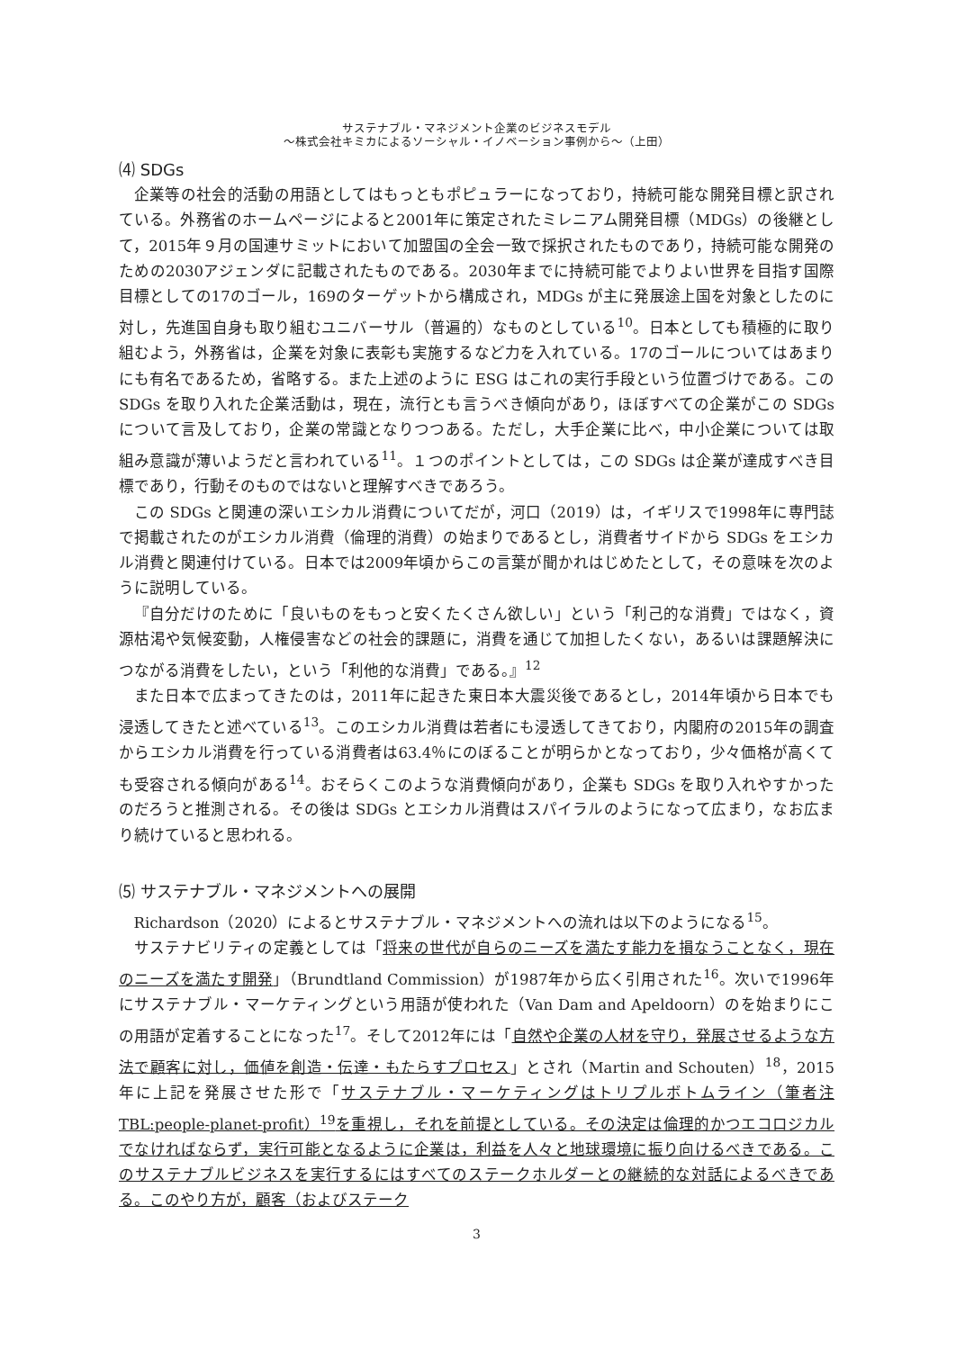サステナブル・マネジメント企業のビジネスモデル
～株式会社キミカによるソーシャル・イノベーション事例から～（上田）
⑷ SDGs
企業等の社会的活動の用語としてはもっともポピュラーになっており，持続可能な開発目標と訳されている。外務省のホームページによると2001年に策定されたミレニアム開発目標（MDGs）の後継として，2015年９月の国連サミットにおいて加盟国の全会一致で採択されたものであり，持続可能な開発のための2030アジェンダに記載されたものである。2030年までに持続可能でよりよい世界を目指す国際目標としての17のゴール，169のターゲットから構成され，MDGs が主に発展途上国を対象としたのに対し，先進国自身も取り組むユニバーサル（普遍的）なものとしている<sup>10</sup>。日本としても積極的に取り組むよう，外務省は，企業を対象に表彰も実施するなど力を入れている。17のゴールについてはあまりにも有名であるため，省略する。また上述のように ESG はこれの実行手段という位置づけである。この SDGs を取り入れた企業活動は，現在，流行とも言うべき傾向があり，ほぼすべての企業がこの SDGs について言及しており，企業の常識となりつつある。ただし，大手企業に比べ，中小企業については取組み意識が薄いようだと言われている<sup>11</sup>。１つのポイントとしては，この SDGs は企業が達成すべき目標であり，行動そのものではないと理解すべきであろう。
この SDGs と関連の深いエシカル消費についてだが，河口（2019）は，イギリスで1998年に専門誌で掲載されたのがエシカル消費（倫理的消費）の始まりであるとし，消費者サイドから SDGs をエシカル消費と関連付けている。日本では2009年頃からこの言葉が聞かれはじめたとして，その意味を次のように説明している。
『自分だけのために「良いものをもっと安くたくさん欲しい」という「利己的な消費」ではなく，資源枯渇や気候変動，人権侵害などの社会的課題に，消費を通じて加担したくない，あるいは課題解決につながる消費をしたい，という「利他的な消費」である。』<sup>12</sup>
また日本で広まってきたのは，2011年に起きた東日本大震災後であるとし，2014年頃から日本でも浸透してきたと述べている<sup>13</sup>。このエシカル消費は若者にも浸透してきており，内閣府の2015年の調査からエシカル消費を行っている消費者は63.4％にのぼることが明らかとなっており，少々価格が高くても受容される傾向がある<sup>14</sup>。おそらくこのような消費傾向があり，企業も SDGs を取り入れやすかったのだろうと推測される。その後は SDGs とエシカル消費はスパイラルのようになって広まり，なお広まり続けていると思われる。
⑸ サステナブル・マネジメントへの展開
Richardson（2020）によるとサステナブル・マネジメントへの流れは以下のようになる<sup>15</sup>。
サステナビリティの定義としては「将来の世代が自らのニーズを満たす能力を損なうことなく，現在のニーズを満たす開発」（Brundtland Commission）が1987年から広く引用された<sup>16</sup>。次いで1996年にサステナブル・マーケティングという用語が使われた（Van Dam and Apeldoorn）のを始まりにこの用語が定着することになった<sup>17</sup>。そして2012年には「自然や企業の人材を守り，発展させるような方法で顧客に対し，価値を創造・伝達・もたらすプロセス」とされ（Martin and Schouten）<sup>18</sup>，2015年に上記を発展させた形で「サステナブル・マーケティングはトリプルボトムライン（筆者注 TBL:people-planet-profit）<sup>19</sup>を重視し，それを前提としている。その決定は倫理的かつエコロジカルでなければならず，実行可能となるように企業は，利益を人々と地球環境に振り向けるべきである。このサステナブルビジネスを実行するにはすべてのステークホルダーとの継続的な対話によるべきである。このやり方が，顧客（およびステーク
3